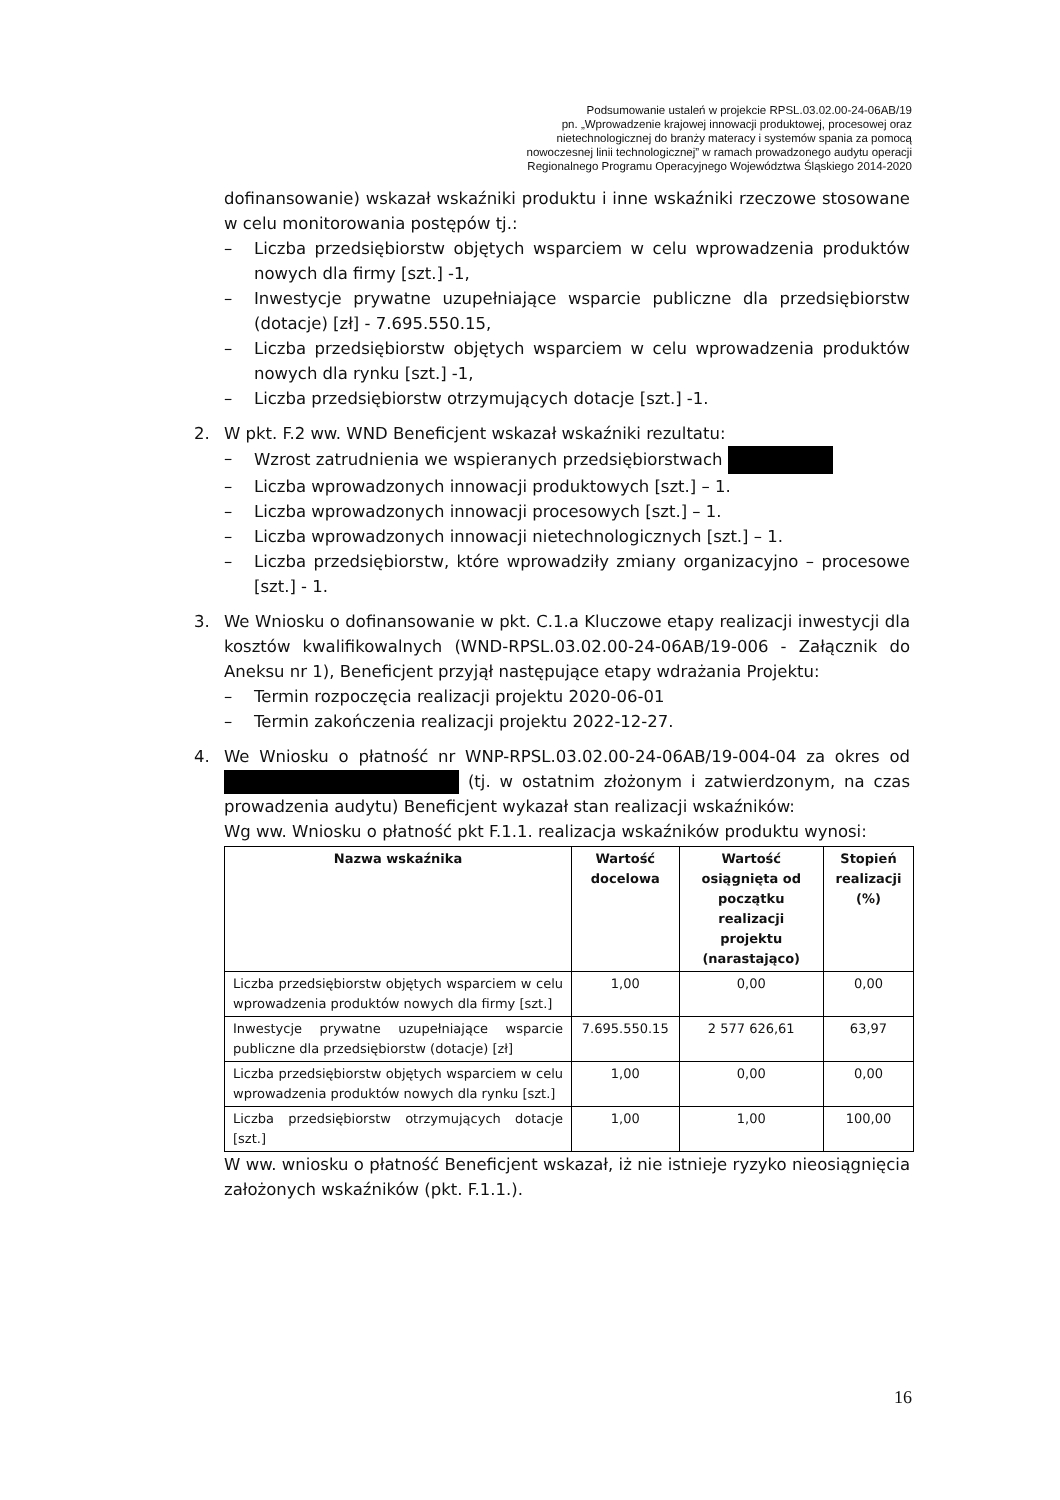Podsumowanie ustaleń w projekcie RPSL.03.02.00-24-06AB/19
pn. „Wprowadzenie krajowej innowacji produktowej, procesowej oraz
nietechnologicznej do branży materacy i systemów spania za pomocą
nowoczesnej linii technologicznej” w ramach prowadzonego audytu operacji
Regionalnego Programu Operacyjnego Województwa Śląskiego 2014-2020
dofinansowanie) wskazał wskaźniki produktu i inne wskaźniki rzeczowe stosowane w celu monitorowania postępów tj.:
– Liczba przedsiębiorstw objętych wsparciem w celu wprowadzenia produktów nowych dla firmy [szt.] -1,
– Inwestycje prywatne uzupełniające wsparcie publiczne dla przedsiębiorstw (dotacje) [zł] - 7.695.550.15,
– Liczba przedsiębiorstw objętych wsparciem w celu wprowadzenia produktów nowych dla rynku [szt.] -1,
– Liczba przedsiębiorstw otrzymujących dotacje [szt.] -1.
2. W pkt. F.2 ww. WND Beneficjent wskazał wskaźniki rezultatu:
– Wzrost zatrudnienia we wspieranych przedsiębiorstwach
– Liczba wprowadzonych innowacji produktowych [szt.] – 1.
– Liczba wprowadzonych innowacji procesowych [szt.] – 1.
– Liczba wprowadzonych innowacji nietechnologicznych [szt.] – 1.
– Liczba przedsiębiorstw, które wprowadziły zmiany organizacyjno – procesowe [szt.] - 1.
3. We Wniosku o dofinansowanie w pkt. C.1.a Kluczowe etapy realizacji inwestycji dla kosztów kwalifikowalnych (WND-RPSL.03.02.00-24-06AB/19-006 - Załącznik do Aneksu nr 1), Beneficjent przyjął następujące etapy wdrażania Projektu:
– Termin rozpoczęcia realizacji projektu 2020-06-01
– Termin zakończenia realizacji projektu 2022-12-27.
4. We Wniosku o płatność nr WNP-RPSL.03.02.00-24-06AB/19-004-04 za okres od (tj. w ostatnim złożonym i zatwierdzonym, na czas prowadzenia audytu) Beneficjent wykazał stan realizacji wskaźników:
Wg ww. Wniosku o płatność pkt F.1.1. realizacja wskaźników produktu wynosi:
| Nazwa wskaźnika | Wartość docelowa | Wartość osiągnięta od początku realizacji projektu (narastająco) | Stopień realizacji (%) |
| --- | --- | --- | --- |
| Liczba przedsiębiorstw objętych wsparciem w celu wprowadzenia produktów nowych dla firmy [szt.] | 1,00 | 0,00 | 0,00 |
| Inwestycje prywatne uzupełniające wsparcie publiczne dla przedsiębiorstw (dotacje) [zł] | 7.695.550.15 | 2 577 626,61 | 63,97 |
| Liczba przedsiębiorstw objętych wsparciem w celu wprowadzenia produktów nowych dla rynku [szt.] | 1,00 | 0,00 | 0,00 |
| Liczba przedsiębiorstw otrzymujących dotacje [szt.] | 1,00 | 1,00 | 100,00 |
W ww. wniosku o płatność Beneficjent wskazał, iż nie istnieje ryzyko nieosiągnięcia założonych wskaźników (pkt. F.1.1.).
16